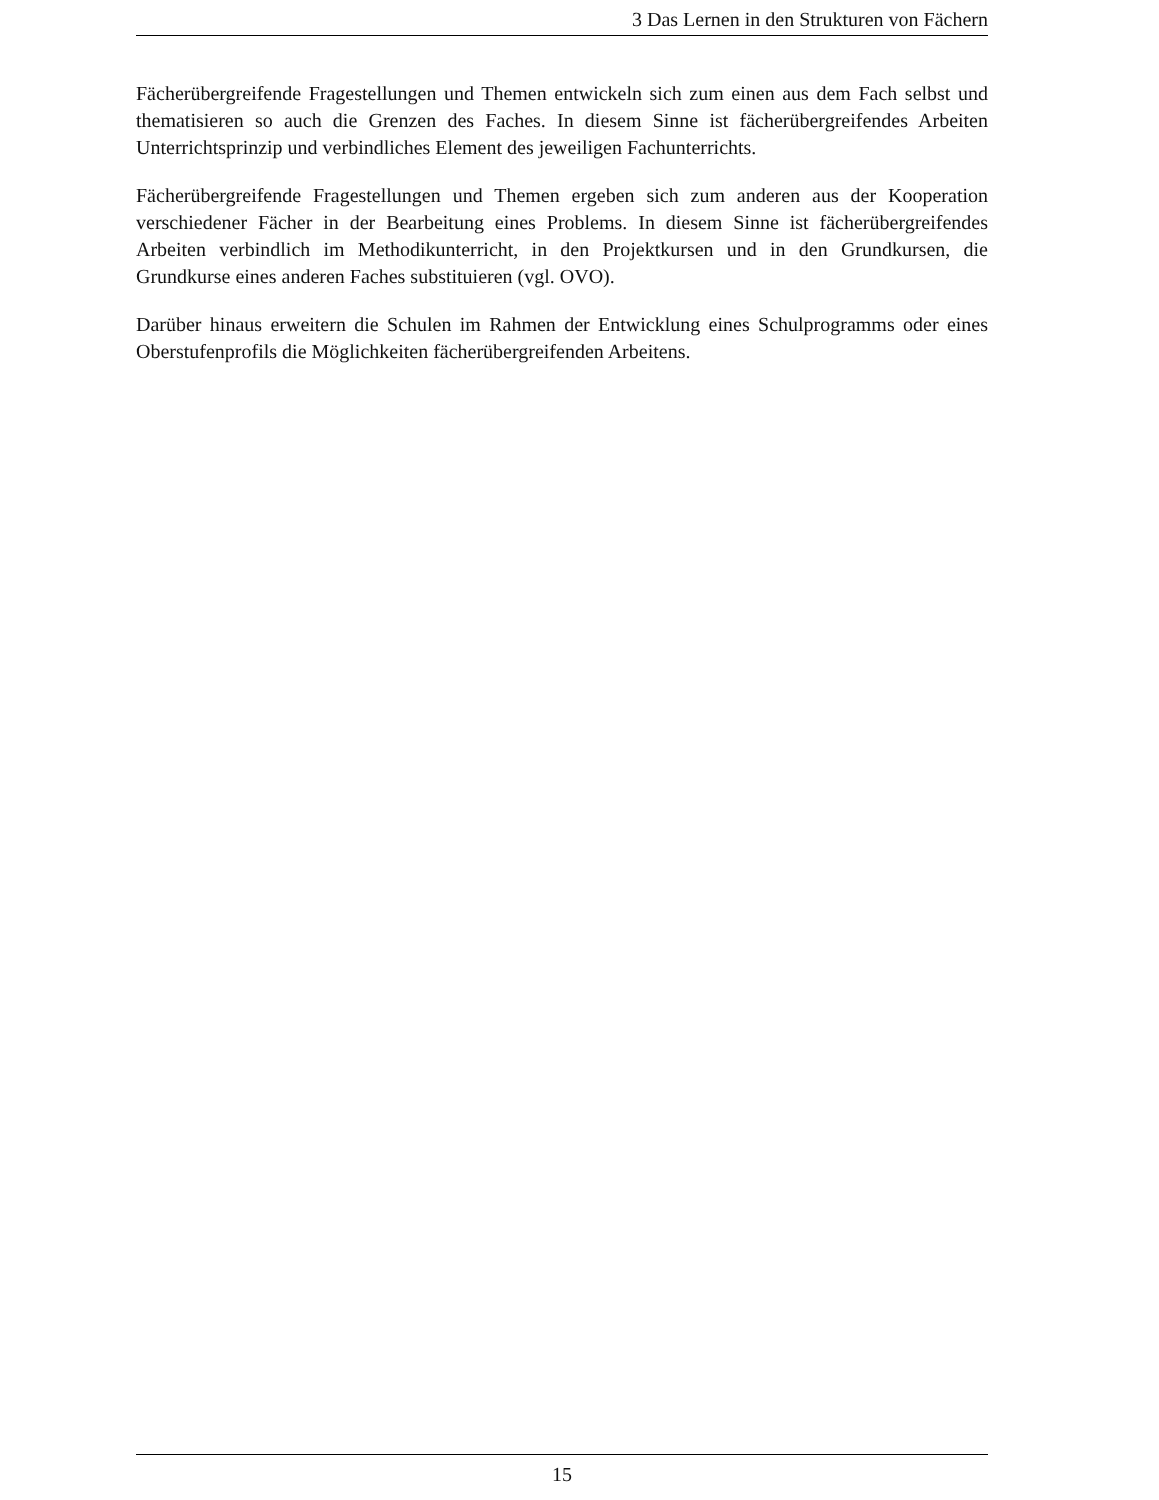3 Das Lernen in den Strukturen von Fächern
Fächerübergreifende Fragestellungen und Themen entwickeln sich zum einen aus dem Fach selbst und thematisieren so auch die Grenzen des Faches. In diesem Sinne ist fächerübergreifendes Arbeiten Unterrichtsprinzip und verbindliches Element des jeweiligen Fachunterrichts.
Fächerübergreifende Fragestellungen und Themen ergeben sich zum anderen aus der Kooperation verschiedener Fächer in der Bearbeitung eines Problems. In diesem Sinne ist fächerübergreifendes Arbeiten verbindlich im Methodikunterricht, in den Projektkursen und in den Grundkursen, die Grundkurse eines anderen Faches substituieren (vgl. OVO).
Darüber hinaus erweitern die Schulen im Rahmen der Entwicklung eines Schulprogramms oder eines Oberstufenprofils die Möglichkeiten fächerübergreifenden Arbeitens.
15